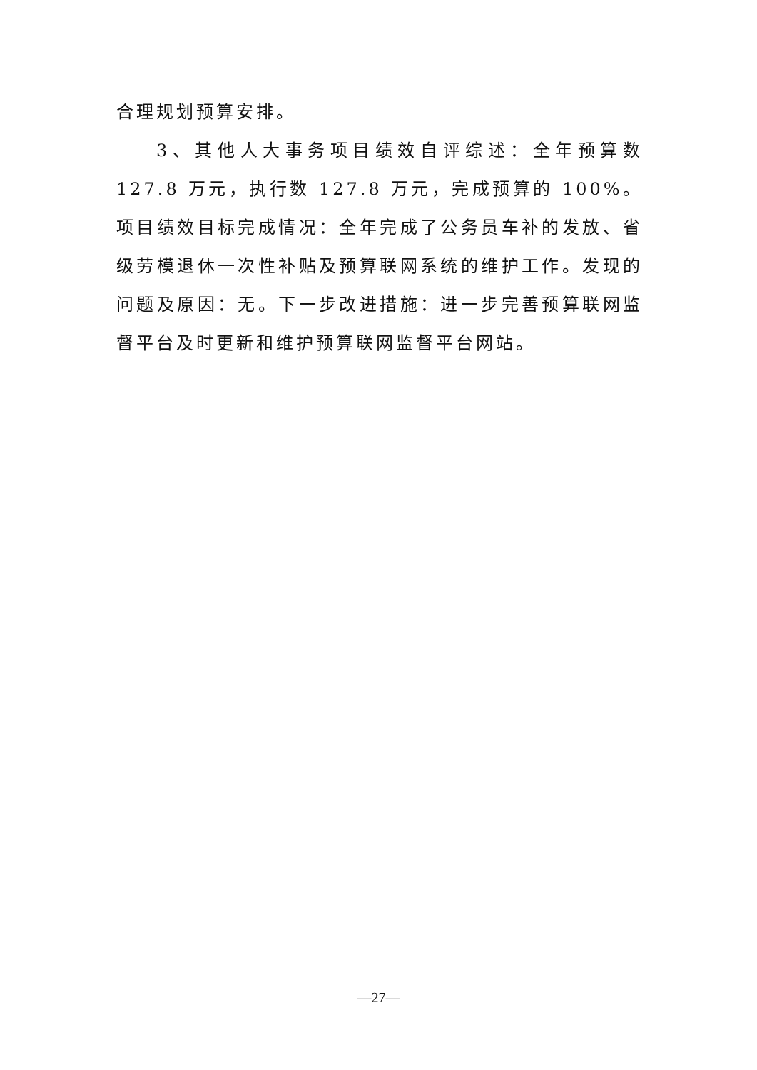合理规划预算安排。
3、其他人大事务项目绩效自评综述：全年预算数 127.8 万元，执行数 127.8 万元，完成预算的 100%。项目绩效目标完成情况：全年完成了公务员车补的发放、省级劳模退休一次性补贴及预算联网系统的维护工作。发现的问题及原因：无。下一步改进措施：进一步完善预算联网监督平台及时更新和维护预算联网监督平台网站。
—27—